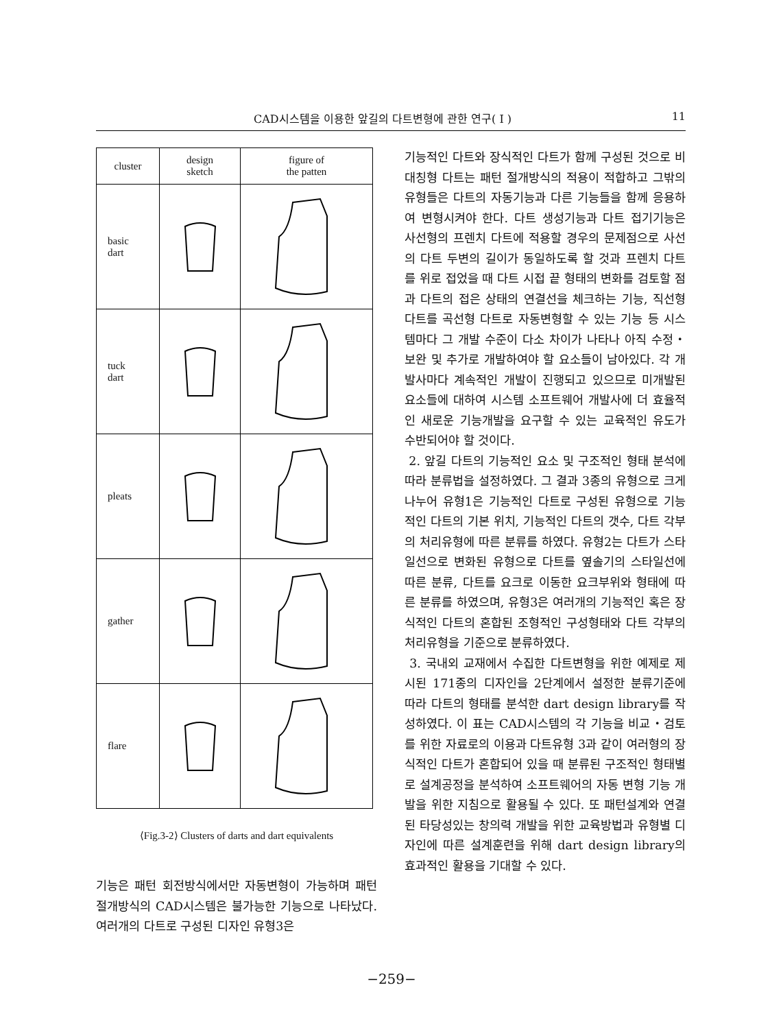CAD시스템을 이용한 앞길의 다트변형에 관한 연구( I ) 11
| cluster | design sketch | figure of the patten |
| --- | --- | --- |
| basic dart | | |
| tuck dart | | |
| pleats | | |
| gather | | |
| flare | | |
⟨Fig.3-2⟩ Clusters of darts and dart equivalents
기능은 패턴 회전방식에서만 자동변형이 가능하며 패턴 절개방식의 CAD시스템은 불가능한 기능으로 나타났다. 여러개의 다트로 구성된 디자인 유형3은
기능적인 다트와 장식적인 다트가 함께 구성된 것으로 비대칭형 다트는 패턴 절개방식의 적용이 적합하고 그밖의 유형들은 다트의 자동기능과 다른 기능들을 함께 응용하여 변형시켜야 한다. 다트 생성기능과 다트 접기기능은 사선형의 프렌치 다트에 적용할 경우의 문제점으로 사선의 다트 두변의 길이가 동일하도록 할 것과 프렌치 다트를 위로 접었을 때 다트 시접 끝 형태의 변화를 검토할 점과 다트의 접은 상태의 연결선을 체크하는 기능, 직선형 다트를 곡선형 다트로 자동변형할 수 있는 기능 등 시스템마다 그 개발 수준이 다소 차이가 나타나 아직 수정・보완 및 추가로 개발하여야 할 요소들이 남아있다. 각 개발사마다 계속적인 개발이 진행되고 있으므로 미개발된 요소들에 대하여 시스템 소프트웨어 개발사에 더 효율적인 새로운 기능개발을 요구할 수 있는 교육적인 유도가 수반되어야 할 것이다.
2. 앞길 다트의 기능적인 요소 및 구조적인 형태 분석에 따라 분류법을 설정하였다. 그 결과 3종의 유형으로 크게 나누어 유형1은 기능적인 다트로 구성된 유형으로 기능적인 다트의 기본 위치, 기능적인 다트의 갯수, 다트 각부의 처리유형에 따른 분류를 하였다. 유형2는 다트가 스타일선으로 변화된 유형으로 다트를 옆솔기의 스타일선에 따른 분류, 다트를 요크로 이동한 요크부위와 형태에 따른 분류를 하였으며, 유형3은 여러개의 기능적인 혹은 장식적인 다트의 혼합된 조형적인 구성형태와 다트 각부의 처리유형을 기준으로 분류하였다.
3. 국내외 교재에서 수집한 다트변형을 위한 예제로 제시된 171종의 디자인을 2단계에서 설정한 분류기준에 따라 다트의 형태를 분석한 dart design library를 작성하였다. 이 표는 CAD시스템의 각 기능을 비교・검토를 위한 자료로의 이용과 다트유형 3과 같이 여러형의 장식적인 다트가 혼합되어 있을 때 분류된 구조적인 형태별로 설계공정을 분석하여 소프트웨어의 자동 변형 기능 개발을 위한 지침으로 활용될 수 있다. 또 패턴설계와 연결된 타당성있는 창의력 개발을 위한 교육방법과 유형별 디자인에 따른 설계훈련을 위해 dart design library의 효과적인 활용을 기대할 수 있다.
−259−